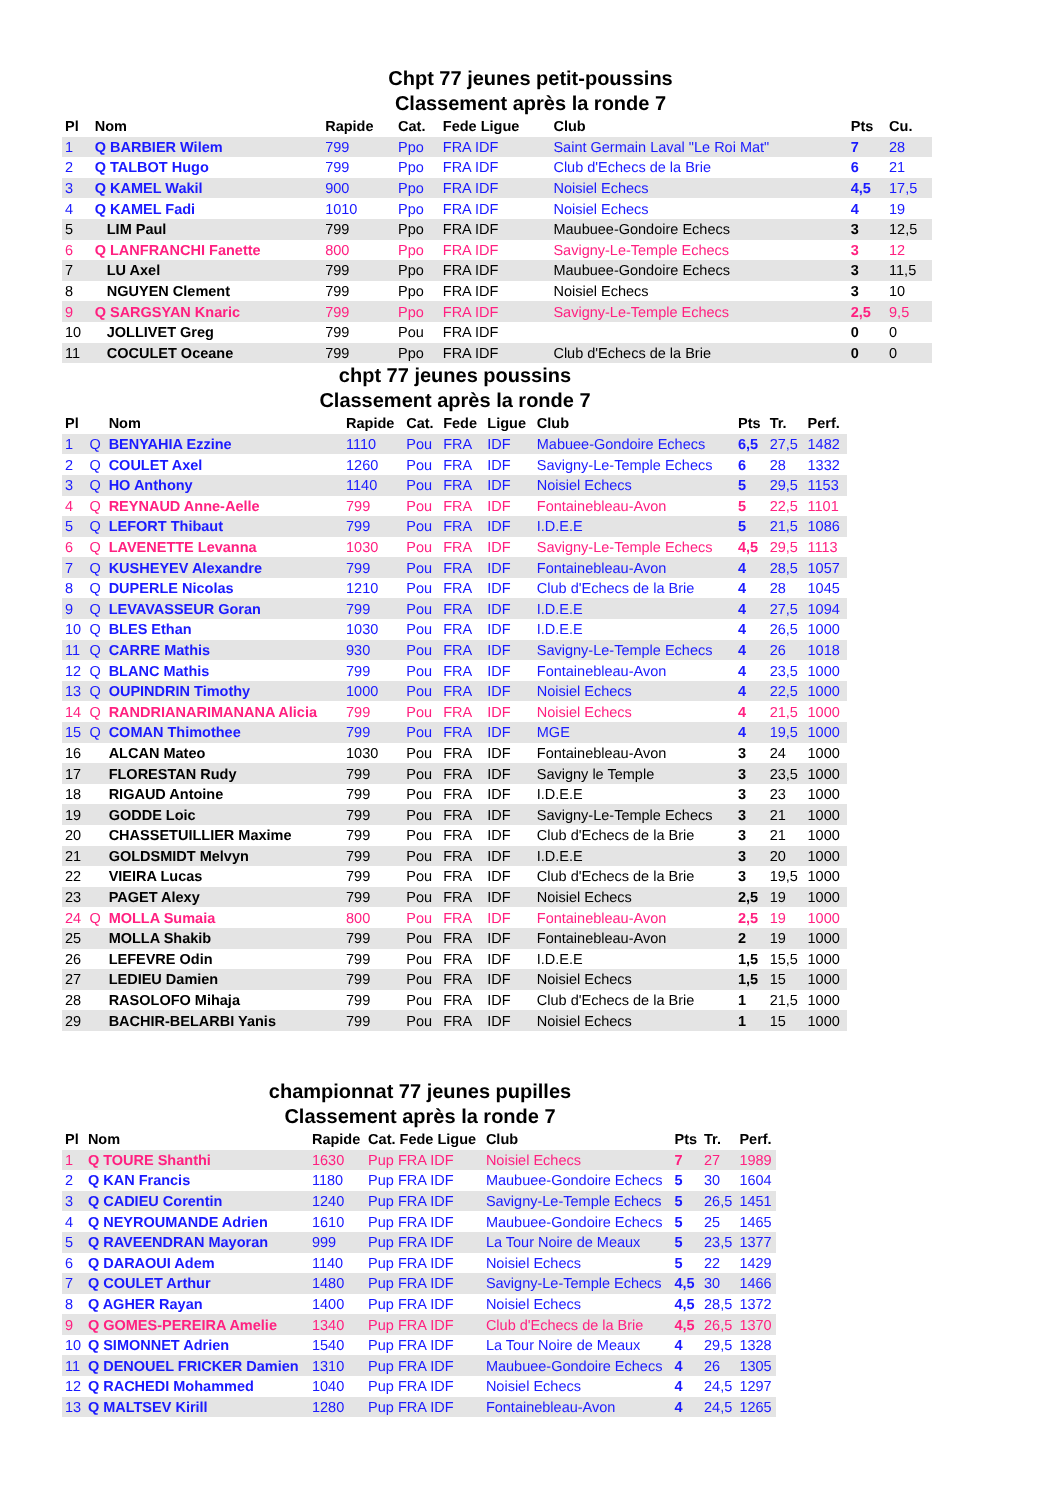Chpt 77 jeunes petit-poussins
Classement après la ronde 7
| Pl | Nom | Rapide | Cat. | Fede Ligue | Club | Pts | Cu. |
| --- | --- | --- | --- | --- | --- | --- | --- |
| 1 | Q BARBIER Wilem | 799 | Ppo | FRA IDF | Saint Germain Laval "Le Roi Mat" | 7 | 28 |
| 2 | Q TALBOT Hugo | 799 | Ppo | FRA IDF | Club d'Echecs de la Brie | 6 | 21 |
| 3 | Q KAMEL Wakil | 900 | Ppo | FRA IDF | Noisiel Echecs | 4,5 | 17,5 |
| 4 | Q KAMEL Fadi | 1010 | Ppo | FRA IDF | Noisiel Echecs | 4 | 19 |
| 5 | LIM Paul | 799 | Ppo | FRA IDF | Maubuee-Gondoire Echecs | 3 | 12,5 |
| 6 | Q LANFRANCHI Fanette | 800 | Ppo | FRA IDF | Savigny-Le-Temple Echecs | 3 | 12 |
| 7 | LU Axel | 799 | Ppo | FRA IDF | Maubuee-Gondoire Echecs | 3 | 11,5 |
| 8 | NGUYEN Clement | 799 | Ppo | FRA IDF | Noisiel Echecs | 3 | 10 |
| 9 | Q SARGSYAN Knaric | 799 | Ppo | FRA IDF | Savigny-Le-Temple Echecs | 2,5 | 9,5 |
| 10 | JOLLIVET Greg | 799 | Pou | FRA IDF | | 0 | 0 |
| 11 | COCULET Oceane | 799 | Ppo | FRA IDF | Club d'Echecs de la Brie | 0 | 0 |
chpt 77 jeunes poussins
Classement après la ronde 7
| Pl | | Nom | Rapide | Cat. | Fede | Ligue | Club | Pts | Tr. | Perf. |
| --- | --- | --- | --- | --- | --- | --- | --- | --- | --- | --- |
| 1 | Q | BENYAHIA Ezzine | 1110 | Pou | FRA | IDF | Mabuee-Gondoire Echecs | 6,5 | 27,5 | 1482 |
| 2 | Q | COULET Axel | 1260 | Pou | FRA | IDF | Savigny-Le-Temple Echecs | 6 | 28 | 1332 |
| 3 | Q | HO Anthony | 1140 | Pou | FRA | IDF | Noisiel Echecs | 5 | 29,5 | 1153 |
| 4 | Q | REYNAUD Anne-Aelle | 799 | Pou | FRA | IDF | Fontainebleau-Avon | 5 | 22,5 | 1101 |
| 5 | Q | LEFORT Thibaut | 799 | Pou | FRA | IDF | I.D.E.E | 5 | 21,5 | 1086 |
| 6 | Q | LAVENETTE Levanna | 1030 | Pou | FRA | IDF | Savigny-Le-Temple Echecs | 4,5 | 29,5 | 1113 |
| 7 | Q | KUSHEYEV Alexandre | 799 | Pou | FRA | IDF | Fontainebleau-Avon | 4 | 28,5 | 1057 |
| 8 | Q | DUPERLE Nicolas | 1210 | Pou | FRA | IDF | Club d'Echecs de la Brie | 4 | 28 | 1045 |
| 9 | Q | LEVAVASSEUR Goran | 799 | Pou | FRA | IDF | I.D.E.E | 4 | 27,5 | 1094 |
| 10 | Q | BLES Ethan | 1030 | Pou | FRA | IDF | I.D.E.E | 4 | 26,5 | 1000 |
| 11 | Q | CARRE Mathis | 930 | Pou | FRA | IDF | Savigny-Le-Temple Echecs | 4 | 26 | 1018 |
| 12 | Q | BLANC Mathis | 799 | Pou | FRA | IDF | Fontainebleau-Avon | 4 | 23,5 | 1000 |
| 13 | Q | OUPINDRIN Timothy | 1000 | Pou | FRA | IDF | Noisiel Echecs | 4 | 22,5 | 1000 |
| 14 | Q | RANDRIANARIMANANA Alicia | 799 | Pou | FRA | IDF | Noisiel Echecs | 4 | 21,5 | 1000 |
| 15 | Q | COMAN Thimothee | 799 | Pou | FRA | IDF | MGE | 4 | 19,5 | 1000 |
| 16 | | ALCAN Mateo | 1030 | Pou | FRA | IDF | Fontainebleau-Avon | 3 | 24 | 1000 |
| 17 | | FLORESTAN Rudy | 799 | Pou | FRA | IDF | Savigny le Temple | 3 | 23,5 | 1000 |
| 18 | | RIGAUD Antoine | 799 | Pou | FRA | IDF | I.D.E.E | 3 | 23 | 1000 |
| 19 | | GODDE Loic | 799 | Pou | FRA | IDF | Savigny-Le-Temple Echecs | 3 | 21 | 1000 |
| 20 | | CHASSETUILLIER Maxime | 799 | Pou | FRA | IDF | Club d'Echecs de la Brie | 3 | 21 | 1000 |
| 21 | | GOLDSMIDT Melvyn | 799 | Pou | FRA | IDF | I.D.E.E | 3 | 20 | 1000 |
| 22 | | VIEIRA Lucas | 799 | Pou | FRA | IDF | Club d'Echecs de la Brie | 3 | 19,5 | 1000 |
| 23 | | PAGET Alexy | 799 | Pou | FRA | IDF | Noisiel Echecs | 2,5 | 19 | 1000 |
| 24 | Q | MOLLA Sumaia | 800 | Pou | FRA | IDF | Fontainebleau-Avon | 2,5 | 19 | 1000 |
| 25 | | MOLLA Shakib | 799 | Pou | FRA | IDF | Fontainebleau-Avon | 2 | 19 | 1000 |
| 26 | | LEFEVRE Odin | 799 | Pou | FRA | IDF | I.D.E.E | 1,5 | 15,5 | 1000 |
| 27 | | LEDIEU Damien | 799 | Pou | FRA | IDF | Noisiel Echecs | 1,5 | 15 | 1000 |
| 28 | | RASOLOFO Mihaja | 799 | Pou | FRA | IDF | Club d'Echecs de la Brie | 1 | 21,5 | 1000 |
| 29 | | BACHIR-BELARBI Yanis | 799 | Pou | FRA | IDF | Noisiel Echecs | 1 | 15 | 1000 |
championnat 77 jeunes pupilles
Classement après la ronde 7
| Pl | Nom | Rapide | Cat. Fede Ligue | Club | Pts | Tr. | Perf. |
| --- | --- | --- | --- | --- | --- | --- | --- |
| 1 | Q TOURE Shanthi | 1630 | Pup FRA IDF | Noisiel Echecs | 7 | 27 | 1989 |
| 2 | Q KAN Francis | 1180 | Pup FRA IDF | Maubuee-Gondoire Echecs | 5 | 30 | 1604 |
| 3 | Q CADIEU Corentin | 1240 | Pup FRA IDF | Savigny-Le-Temple Echecs | 5 | 26,5 | 1451 |
| 4 | Q NEYROUMANDE Adrien | 1610 | Pup FRA IDF | Maubuee-Gondoire Echecs | 5 | 25 | 1465 |
| 5 | Q RAVEENDRAN Mayoran | 999 | Pup FRA IDF | La Tour Noire de Meaux | 5 | 23,5 | 1377 |
| 6 | Q DARAOUI Adem | 1140 | Pup FRA IDF | Noisiel Echecs | 5 | 22 | 1429 |
| 7 | Q COULET Arthur | 1480 | Pup FRA IDF | Savigny-Le-Temple Echecs | 4,5 | 30 | 1466 |
| 8 | Q AGHER Rayan | 1400 | Pup FRA IDF | Noisiel Echecs | 4,5 | 28,5 | 1372 |
| 9 | Q GOMES-PEREIRA Amelie | 1340 | Pup FRA IDF | Club d'Echecs de la Brie | 4,5 | 26,5 | 1370 |
| 10 | Q SIMONNET Adrien | 1540 | Pup FRA IDF | La Tour Noire de Meaux | 4 | 29,5 | 1328 |
| 11 | Q DENOUEL FRICKER Damien | 1310 | Pup FRA IDF | Maubuee-Gondoire Echecs | 4 | 26 | 1305 |
| 12 | Q RACHEDI Mohammed | 1040 | Pup FRA IDF | Noisiel Echecs | 4 | 24,5 | 1297 |
| 13 | Q MALTSEV Kirill | 1280 | Pup FRA IDF | Fontainebleau-Avon | 4 | 24,5 | 1265 |